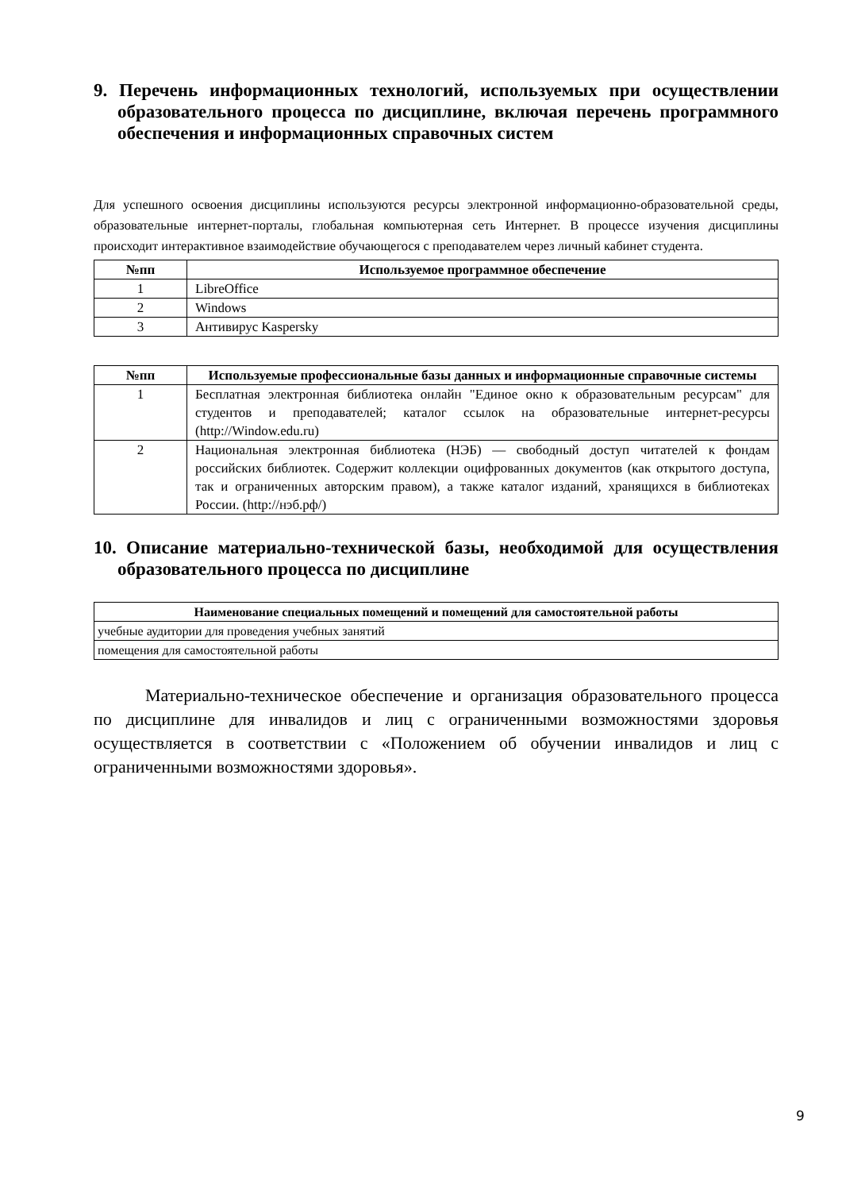9. Перечень информационных технологий, используемых при осуществлении образовательного процесса по дисциплине, включая перечень программного обеспечения и информационных справочных систем
Для успешного освоения дисциплины используются ресурсы электронной информационно-образовательной среды, образовательные интернет-порталы, глобальная компьютерная сеть Интернет. В процессе изучения дисциплины происходит интерактивное взаимодействие обучающегося с преподавателем через личный кабинет студента.
| №пп | Используемое программное обеспечение |
| --- | --- |
| 1 | LibreOffice |
| 2 | Windows |
| 3 | Антивирус Kaspersky |
| №пп | Используемые профессиональные базы данных и информационные справочные системы |
| --- | --- |
| 1 | Бесплатная электронная библиотека онлайн "Единое окно к образовательным ресурсам" для студентов и преподавателей; каталог ссылок на образовательные интернет-ресурсы (http://Window.edu.ru) |
| 2 | Национальная электронная библиотека (НЭБ) — свободный доступ читателей к фондам российских библиотек. Содержит коллекции оцифрованных документов (как открытого доступа, так и ограниченных авторским правом), а также каталог изданий, хранящихся в библиотеках России. (http://нэб.рф/) |
10. Описание материально-технической базы, необходимой для осуществления образовательного процесса по дисциплине
| Наименование специальных помещений и помещений для самостоятельной работы |
| --- |
| учебные аудитории для проведения учебных занятий |
| помещения для самостоятельной работы |
Материально-техническое обеспечение и организация образовательного процесса по дисциплине для инвалидов и лиц с ограниченными возможностями здоровья осуществляется в соответствии с «Положением об обучении инвалидов и лиц с ограниченными возможностями здоровья».
9